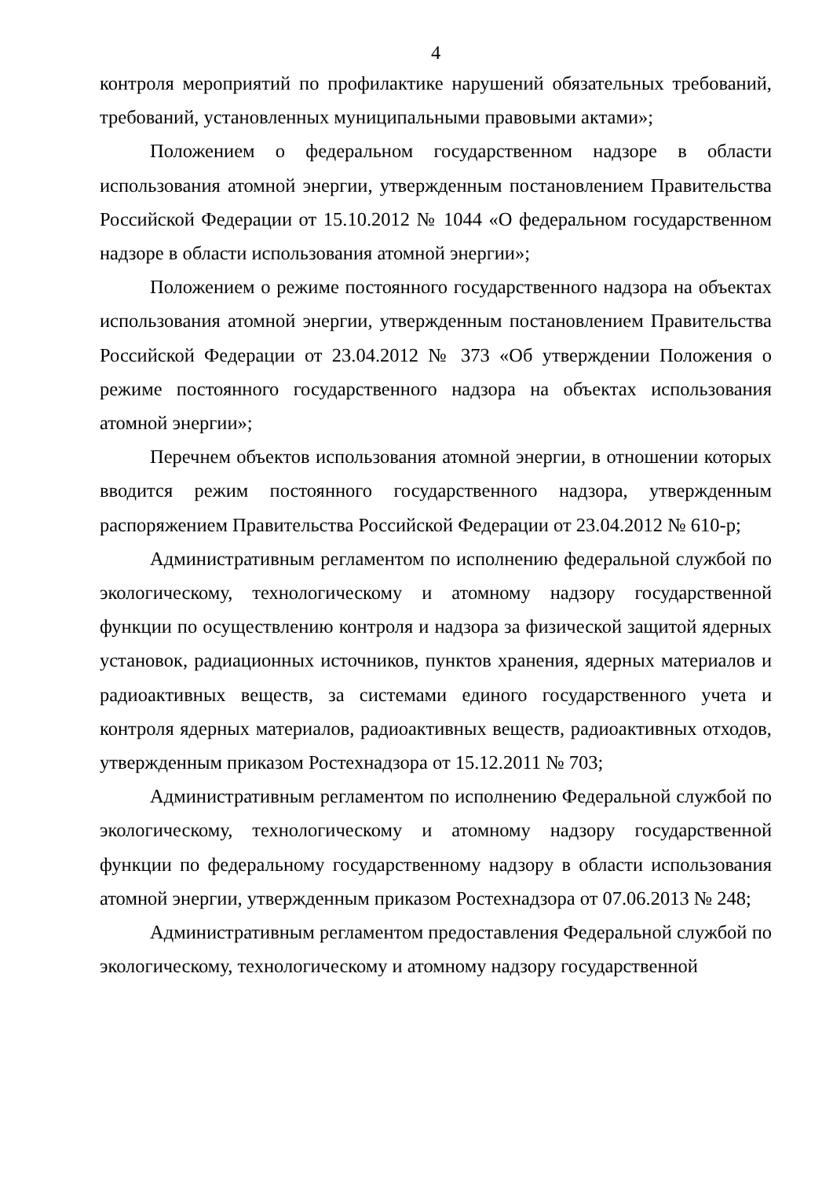4
контроля мероприятий по профилактике нарушений обязательных требований, требований, установленных муниципальными правовыми актами»;
Положением о федеральном государственном надзоре в области использования атомной энергии, утвержденным постановлением Правительства Российской Федерации от 15.10.2012 № 1044 «О федеральном государственном надзоре в области использования атомной энергии»;
Положением о режиме постоянного государственного надзора на объектах использования атомной энергии, утвержденным постановлением Правительства Российской Федерации от 23.04.2012 № 373 «Об утверждении Положения о режиме постоянного государственного надзора на объектах использования атомной энергии»;
Перечнем объектов использования атомной энергии, в отношении которых вводится режим постоянного государственного надзора, утвержденным распоряжением Правительства Российской Федерации от 23.04.2012 № 610-р;
Административным регламентом по исполнению федеральной службой по экологическому, технологическому и атомному надзору государственной функции по осуществлению контроля и надзора за физической защитой ядерных установок, радиационных источников, пунктов хранения, ядерных материалов и радиоактивных веществ, за системами единого государственного учета и контроля ядерных материалов, радиоактивных веществ, радиоактивных отходов, утвержденным приказом Ростехнадзора от 15.12.2011 № 703;
Административным регламентом по исполнению Федеральной службой по экологическому, технологическому и атомному надзору государственной функции по федеральному государственному надзору в области использования атомной энергии, утвержденным приказом Ростехнадзора от 07.06.2013 № 248;
Административным регламентом предоставления Федеральной службой по экологическому, технологическому и атомному надзору государственной